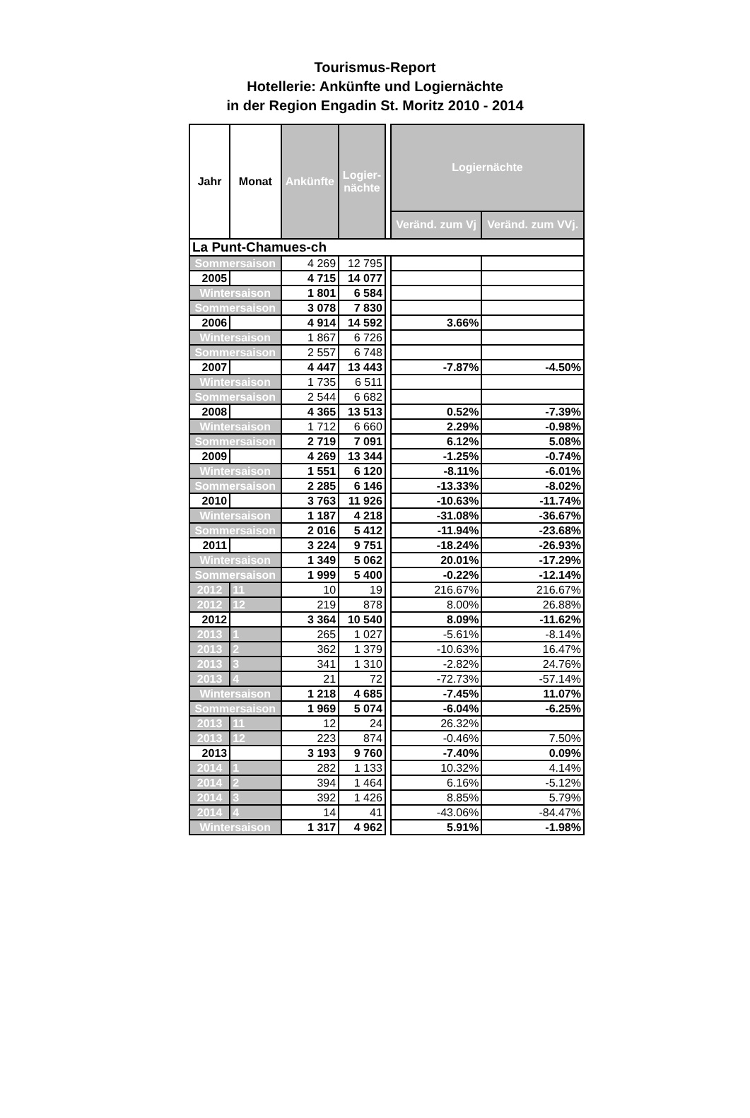Tourismus-Report
Hotellerie: Ankünfte und Logiernächte
in der Region Engadin St. Moritz 2010 - 2014
| Jahr | Monat | Ankünfte | Logier- nächte | | Logiernächte | |
| | | | | | Veränd. zum Vj | Veränd. zum VVj. |
| La Punt-Chamues-ch | | | | | | |
| Sommersaison | | 4 269 | 12 795 | | | |
| 2005 | | 4 715 | 14 077 | | | |
| Wintersaison | | 1 801 | 6 584 | | | |
| Sommersaison | | 3 078 | 7 830 | | | |
| 2006 | | 4 914 | 14 592 | | 3.66% | |
| Wintersaison | | 1 867 | 6 726 | | | |
| Sommersaison | | 2 557 | 6 748 | | | |
| 2007 | | 4 447 | 13 443 | | -7.87% | -4.50% |
| Wintersaison | | 1 735 | 6 511 | | | |
| Sommersaison | | 2 544 | 6 682 | | | |
| 2008 | | 4 365 | 13 513 | | 0.52% | -7.39% |
| Wintersaison | | 1 712 | 6 660 | | 2.29% | -0.98% |
| Sommersaison | | 2 719 | 7 091 | | 6.12% | 5.08% |
| 2009 | | 4 269 | 13 344 | | -1.25% | -0.74% |
| Wintersaison | | 1 551 | 6 120 | | -8.11% | -6.01% |
| Sommersaison | | 2 285 | 6 146 | | -13.33% | -8.02% |
| 2010 | | 3 763 | 11 926 | | -10.63% | -11.74% |
| Wintersaison | | 1 187 | 4 218 | | -31.08% | -36.67% |
| Sommersaison | | 2 016 | 5 412 | | -11.94% | -23.68% |
| 2011 | | 3 224 | 9 751 | | -18.24% | -26.93% |
| Wintersaison | | 1 349 | 5 062 | | 20.01% | -17.29% |
| Sommersaison | | 1 999 | 5 400 | | -0.22% | -12.14% |
| 2012 | 11 | 10 | 19 | | 216.67% | 216.67% |
| 2012 | 12 | 219 | 878 | | 8.00% | 26.88% |
| 2012 | | 3 364 | 10 540 | | 8.09% | -11.62% |
| 2013 | 1 | 265 | 1 027 | | -5.61% | -8.14% |
| 2013 | 2 | 362 | 1 379 | | -10.63% | 16.47% |
| 2013 | 3 | 341 | 1 310 | | -2.82% | 24.76% |
| 2013 | 4 | 21 | 72 | | -72.73% | -57.14% |
| Wintersaison | | 1 218 | 4 685 | | -7.45% | 11.07% |
| Sommersaison | | 1 969 | 5 074 | | -6.04% | -6.25% |
| 2013 | 11 | 12 | 24 | | 26.32% | |
| 2013 | 12 | 223 | 874 | | -0.46% | 7.50% |
| 2013 | | 3 193 | 9 760 | | -7.40% | 0.09% |
| 2014 | 1 | 282 | 1 133 | | 10.32% | 4.14% |
| 2014 | 2 | 394 | 1 464 | | 6.16% | -5.12% |
| 2014 | 3 | 392 | 1 426 | | 8.85% | 5.79% |
| 2014 | 4 | 14 | 41 | | -43.06% | -84.47% |
| Wintersaison | | 1 317 | 4 962 | | 5.91% | -1.98% |